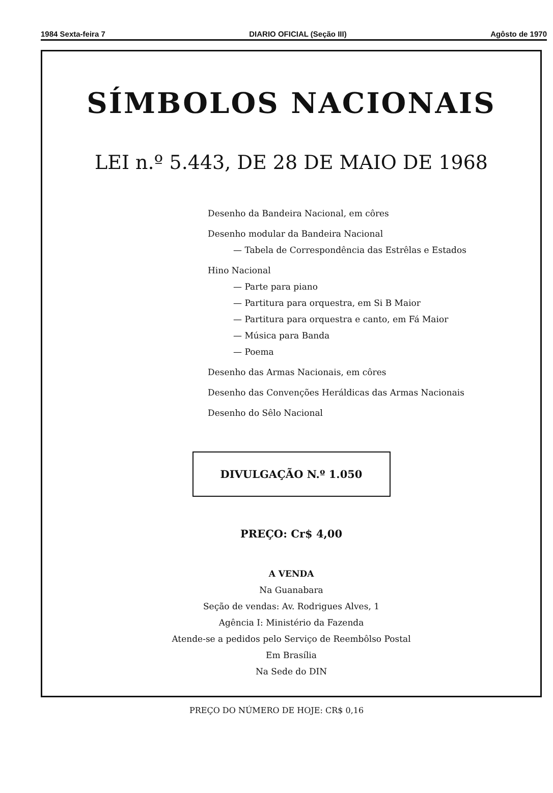1984 Sexta-feira 7 DIARIO OFICIAL (Seção III) Agôsto de 1970
SÍMBOLOS NACIONAIS
LEI n.º 5.443, DE 28 DE MAIO DE 1968
Desenho da Bandeira Nacional, em côres
Desenho modular da Bandeira Nacional
— Tabela de Correspondência das Estrêlas e Estados
Hino Nacional
— Parte para piano
— Partitura para orquestra, em Si B Maior
— Partitura para orquestra e canto, em Fá Maior
— Música para Banda
— Poema
Desenho das Armas Nacionais, em côres
Desenho das Convenções Heráldicas das Armas Nacionais
Desenho do Sêlo Nacional
DIVULGAÇÃO N.º 1.050
PREÇO: Cr$ 4,00
A VENDA
Na Guanabara
Seção de vendas: Av. Rodrigues Alves, 1
Agência I: Ministério da Fazenda
Atende-se a pedidos pelo Serviço de Reembôlso Postal
Em Brasília
Na Sede do DIN
PREÇO DO NÚMERO DE HOJE: CR$ 0,16